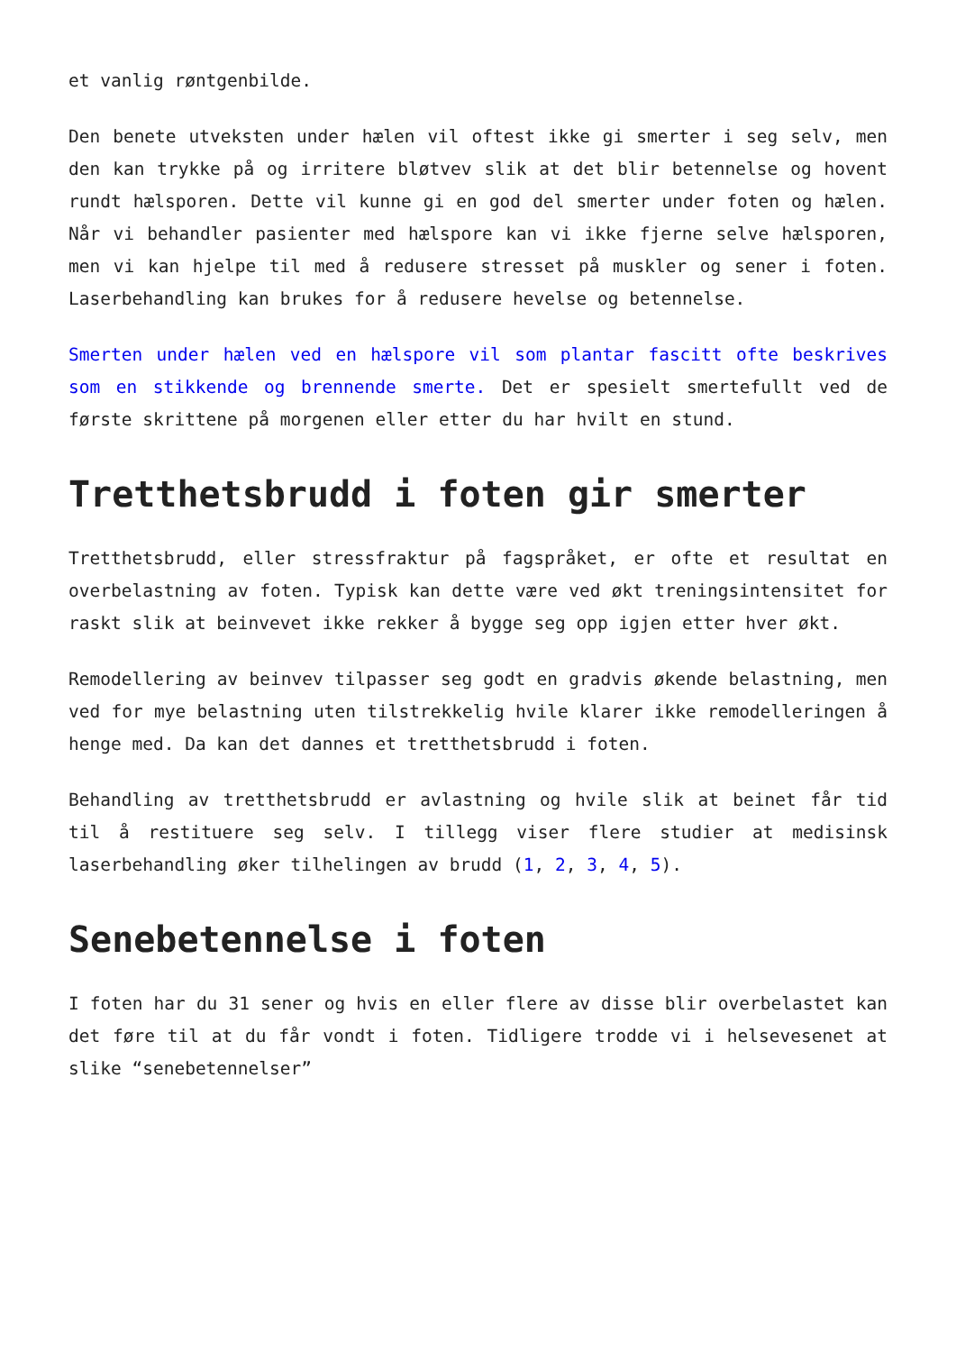et vanlig røntgenbilde.
Den benete utveksten under hælen vil oftest ikke gi smerter i seg selv, men den kan trykke på og irritere bløtvev slik at det blir betennelse og hovent rundt hælsporen. Dette vil kunne gi en god del smerter under foten og hælen. Når vi behandler pasienter med hælspore kan vi ikke fjerne selve hælsporen, men vi kan hjelpe til med å redusere stresset på muskler og sener i foten. Laserbehandling kan brukes for å redusere hevelse og betennelse.
Smerten under hælen ved en hælspore vil som plantar fascitt ofte beskrives som en stikkende og brennende smerte. Det er spesielt smertefullt ved de første skrittene på morgenen eller etter du har hvilt en stund.
Tretthetsbrudd i foten gir smerter
Tretthetsbrudd, eller stressfraktur på fagspråket, er ofte et resultat en overbelastning av foten. Typisk kan dette være ved økt treningsintensitet for raskt slik at beinvevet ikke rekker å bygge seg opp igjen etter hver økt.
Remodellering av beinvev tilpasser seg godt en gradvis økende belastning, men ved for mye belastning uten tilstrekkelig hvile klarer ikke remodelleringen å henge med. Da kan det dannes et tretthetsbrudd i foten.
Behandling av tretthetsbrudd er avlastning og hvile slik at beinet får tid til å restituere seg selv. I tillegg viser flere studier at medisinsk laserbehandling øker tilhelingen av brudd (1, 2, 3, 4, 5).
Senebetennelse i foten
I foten har du 31 sener og hvis en eller flere av disse blir overbelastet kan det føre til at du får vondt i foten. Tidligere trodde vi i helsevesenet at slike “senebetennelser”